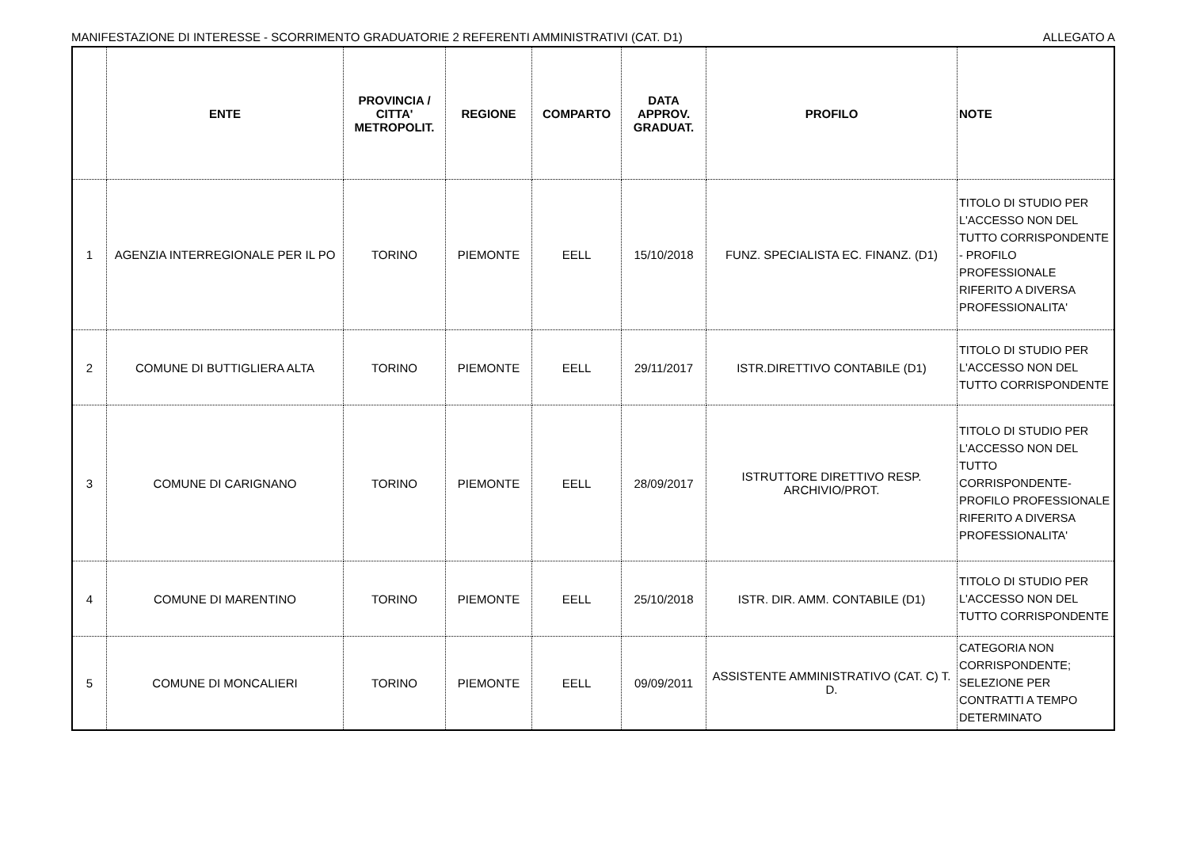MANIFESTAZIONE DI INTERESSE - SCORRIMENTO GRADUATORIE 2 REFERENTI AMMINISTRATIVI (CAT. D1) ALLEGATO A
| | ENTE | PROVINCIA / CITTA' METROPOLIT. | REGIONE | COMPARTO | DATA APPROV. GRADUAT. | PROFILO | NOTE |
| --- | --- | --- | --- | --- | --- | --- | --- |
| 1 | AGENZIA INTERREGIONALE PER IL PO | TORINO | PIEMONTE | EELL | 15/10/2018 | FUNZ. SPECIALISTA EC. FINANZ. (D1) | TITOLO DI STUDIO PER L'ACCESSO NON DEL TUTTO CORRISPONDENTE - PROFILO PROFESSIONALE RIFERITO A DIVERSA PROFESSIONALITA' |
| 2 | COMUNE DI BUTTIGLIERA ALTA | TORINO | PIEMONTE | EELL | 29/11/2017 | ISTR.DIRETTIVO CONTABILE (D1) | TITOLO DI STUDIO PER L'ACCESSO NON DEL TUTTO CORRISPONDENTE |
| 3 | COMUNE DI CARIGNANO | TORINO | PIEMONTE | EELL | 28/09/2017 | ISTRUTTORE DIRETTIVO RESP. ARCHIVIO/PROT. | TITOLO DI STUDIO PER L'ACCESSO NON DEL TUTTO CORRISPONDENTE- PROFILO PROFESSIONALE RIFERITO A DIVERSA PROFESSIONALITA' |
| 4 | COMUNE DI MARENTINO | TORINO | PIEMONTE | EELL | 25/10/2018 | ISTR. DIR. AMM. CONTABILE (D1) | TITOLO DI STUDIO PER L'ACCESSO NON DEL TUTTO CORRISPONDENTE |
| 5 | COMUNE DI MONCALIERI | TORINO | PIEMONTE | EELL | 09/09/2011 | ASSISTENTE AMMINISTRATIVO (CAT. C) T. D. | CATEGORIA NON CORRISPONDENTE; SELEZIONE PER CONTRATTI A TEMPO DETERMINATO |